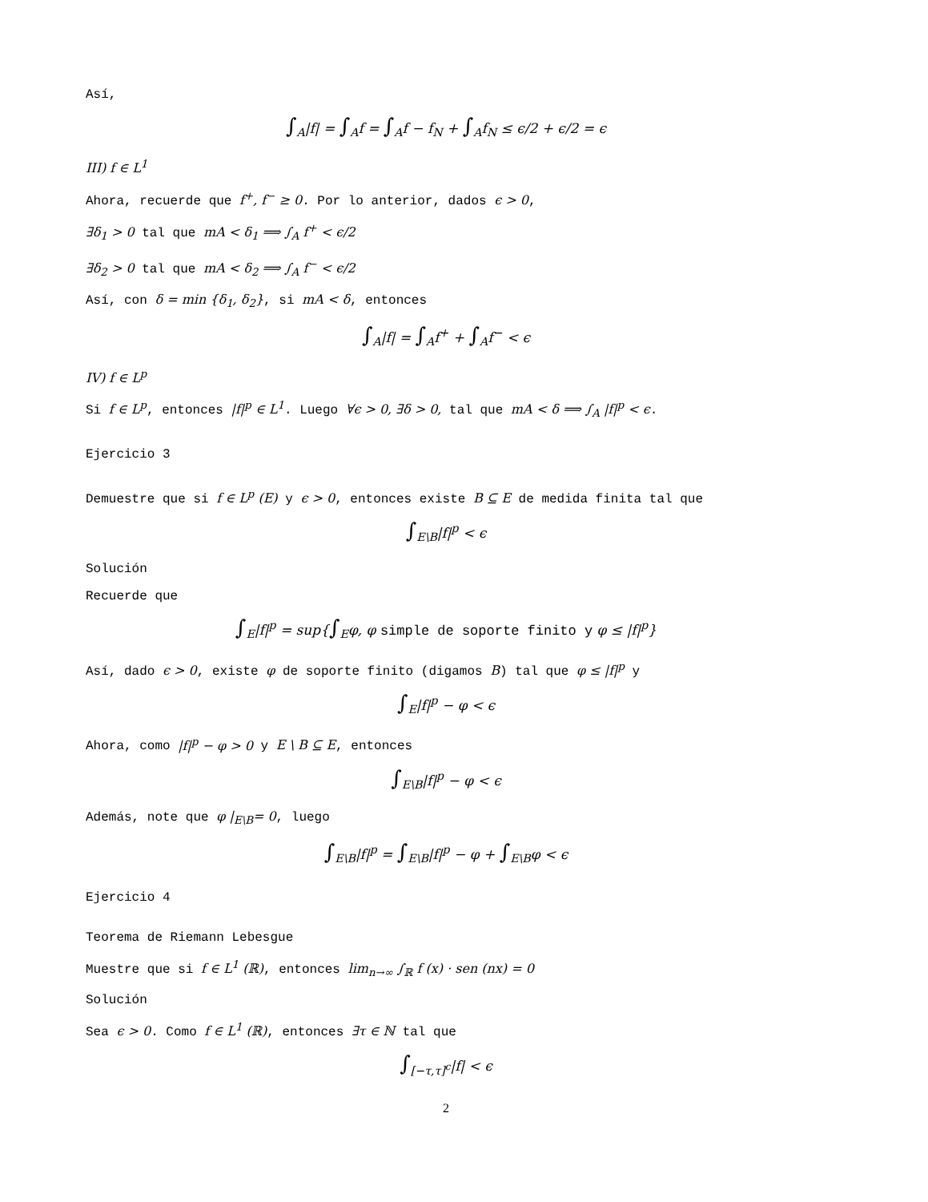Así,
∫<sub>A</sub>|f| = ∫<sub>A</sub>f = ∫<sub>A</sub>f − f<sub>N</sub> + ∫<sub>A</sub>f<sub>N</sub> ≤ ϵ/2 + ϵ/2 = ϵ
III) f ∈ L<sup>1</sup>
Ahora, recuerde que f<sup>+</sup>, f<sup>−</sup> ≥ 0. Por lo anterior, dados ϵ > 0,
∃δ<sub>1</sub> > 0 tal que mA < δ<sub>1</sub> ⟹ ∫<sub>A</sub> f<sup>+</sup> < ϵ/2
∃δ<sub>2</sub> > 0 tal que mA < δ<sub>2</sub> ⟹ ∫<sub>A</sub> f<sup>−</sup> < ϵ/2
Así, con δ = min {δ<sub>1</sub>, δ<sub>2</sub>}, si mA < δ, entonces
∫<sub>A</sub>|f| = ∫<sub>A</sub>f<sup>+</sup> + ∫<sub>A</sub>f<sup>−</sup> < ϵ
IV) f ∈ L<sup>p</sup>
Si f ∈ L<sup>p</sup>, entonces |f|<sup>p</sup> ∈ L<sup>1</sup>. Luego ∀ϵ > 0, ∃δ > 0, tal que mA < δ ⟹ ∫<sub>A</sub> |f|<sup>p</sup> < ϵ.
Ejercicio 3
Demuestre que si f ∈ L<sup>p</sup> (E) y ϵ > 0, entonces existe B ⊆ E de medida finita tal que
∫<sub>E\B</sub>|f|<sup>p</sup> < ϵ
Solución
Recuerde que
∫<sub>E</sub>|f|<sup>p</sup> = sup{∫<sub>E</sub>φ, φ simple de soporte finito y φ ≤ |f|<sup>p</sup>}
Así, dado ϵ > 0, existe φ de soporte finito (digamos B) tal que φ ≤ |f|<sup>p</sup> y
∫<sub>E</sub>|f|<sup>p</sup> − φ < ϵ
Ahora, como |f|<sup>p</sup> − φ > 0 y E \ B ⊆ E, entonces
∫<sub>E\B</sub>|f|<sup>p</sup> − φ < ϵ
Además, note que φ |<sub>E\B</sub>= 0, luego
∫<sub>E\B</sub>|f|<sup>p</sup> = ∫<sub>E\B</sub>|f|<sup>p</sup> − φ + ∫<sub>E\B</sub>φ < ϵ
Ejercicio 4
Teorema de Riemann Lebesgue
Muestre que si f ∈ L<sup>1</sup> (ℝ), entonces lim<sub>n→∞</sub> ∫<sub>ℝ</sub> f (x) · sen (nx) = 0
Solución
Sea ϵ > 0. Como f ∈ L<sup>1</sup> (ℝ), entonces ∃τ ∈ ℕ tal que
∫<sub>[−τ,τ]<sup>c</sup></sub>|f| < ϵ
2